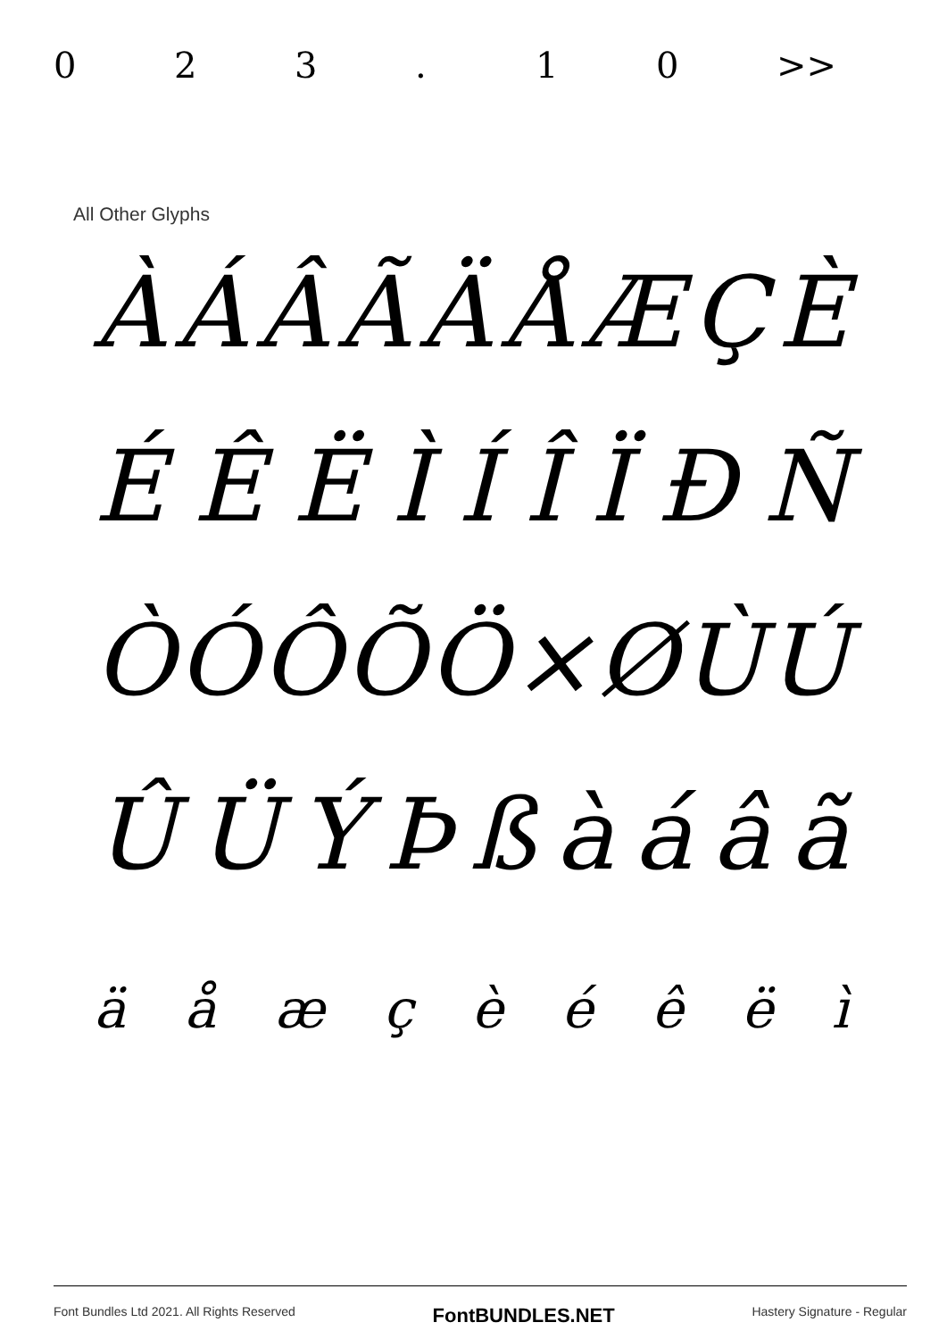023. 10 >>
All Other Glyphs
ÀÁÂÃÄÅÆÇÈ
ÉÊËÌÍÎÏÐÑ
ÒÓÔÕÖ × ØÙÚ
ÛÜÝÞßàáâã
äåæçèéêëì
Font Bundles Ltd 2021. All Rights Reserved FontBUNDLES.NET Hastery Signature - Regular